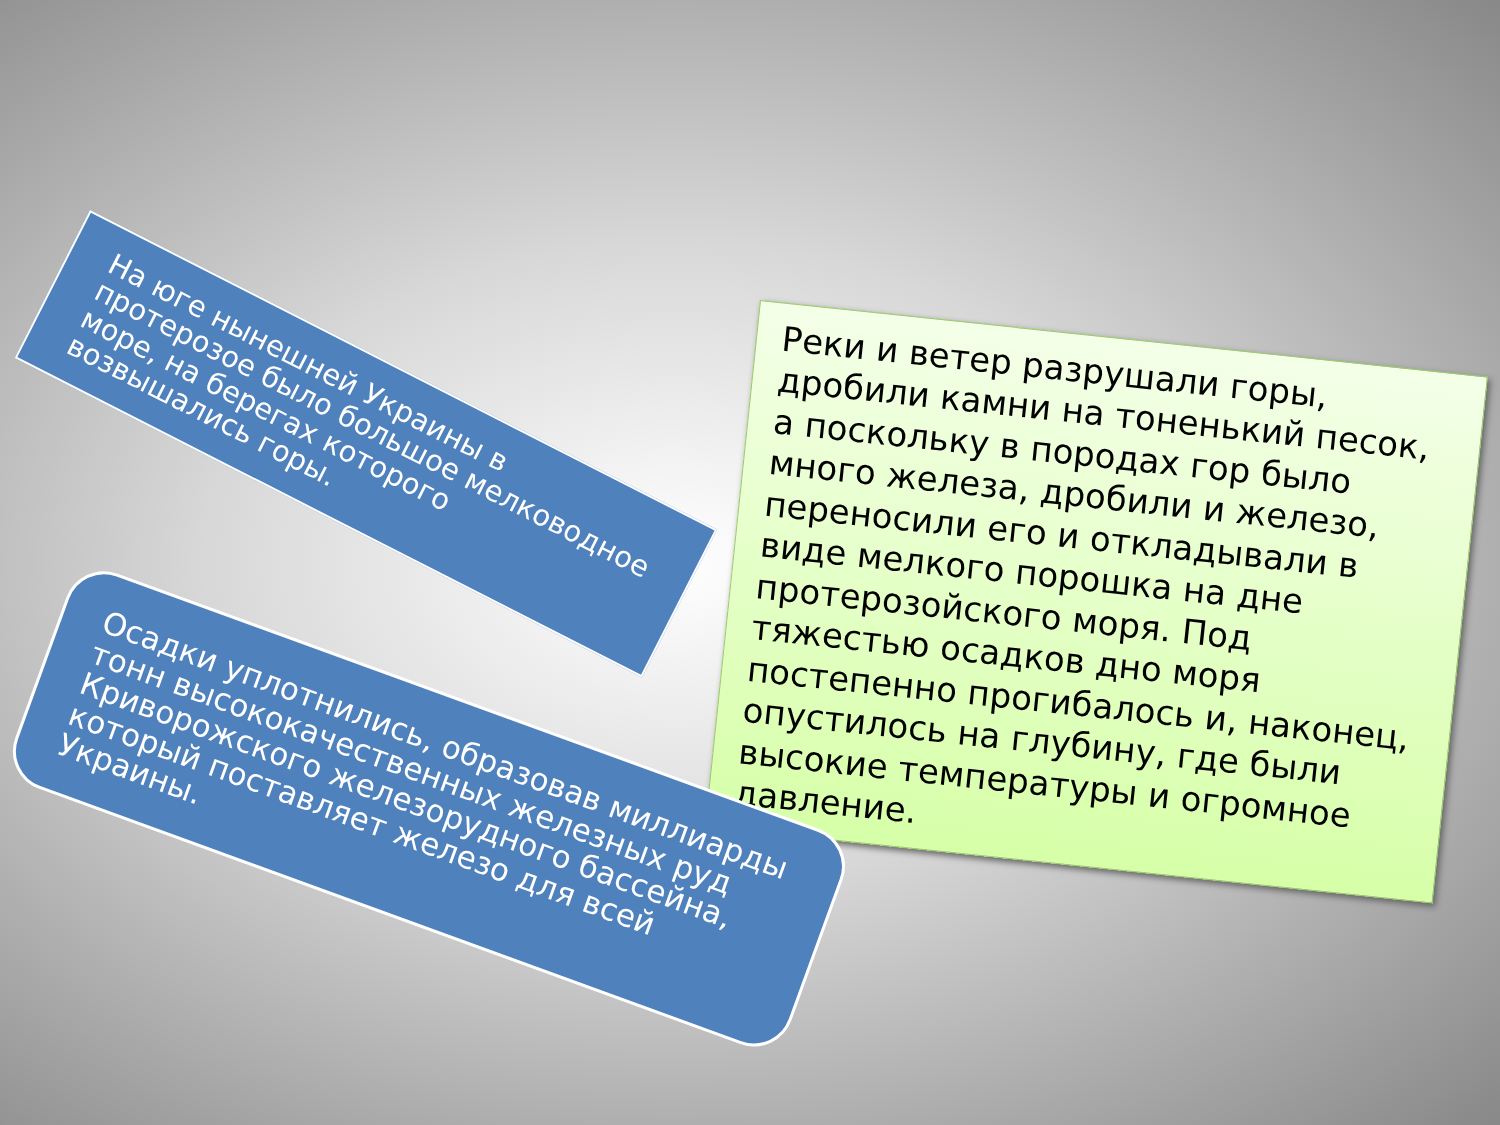На юге нынешней Украины в протерозое было большое мелководное море, на берегах которого возвышались горы.
Реки и ветер разрушали горы, дробили камни на тоненький песок, а поскольку в породах гор было много железа, дробили и железо, переносили его и откладывали в виде мелкого порошка на дне протерозойского моря. Под тяжестью осадков дно моря постепенно прогибалось и, наконец, опустилось на глубину, где были высокие температуры и огромное давление.
Осадки уплотнились, образовав миллиарды тонн высококачественных железных руд Криворожского железорудного бассейна, который поставляет железо для всей Украины.